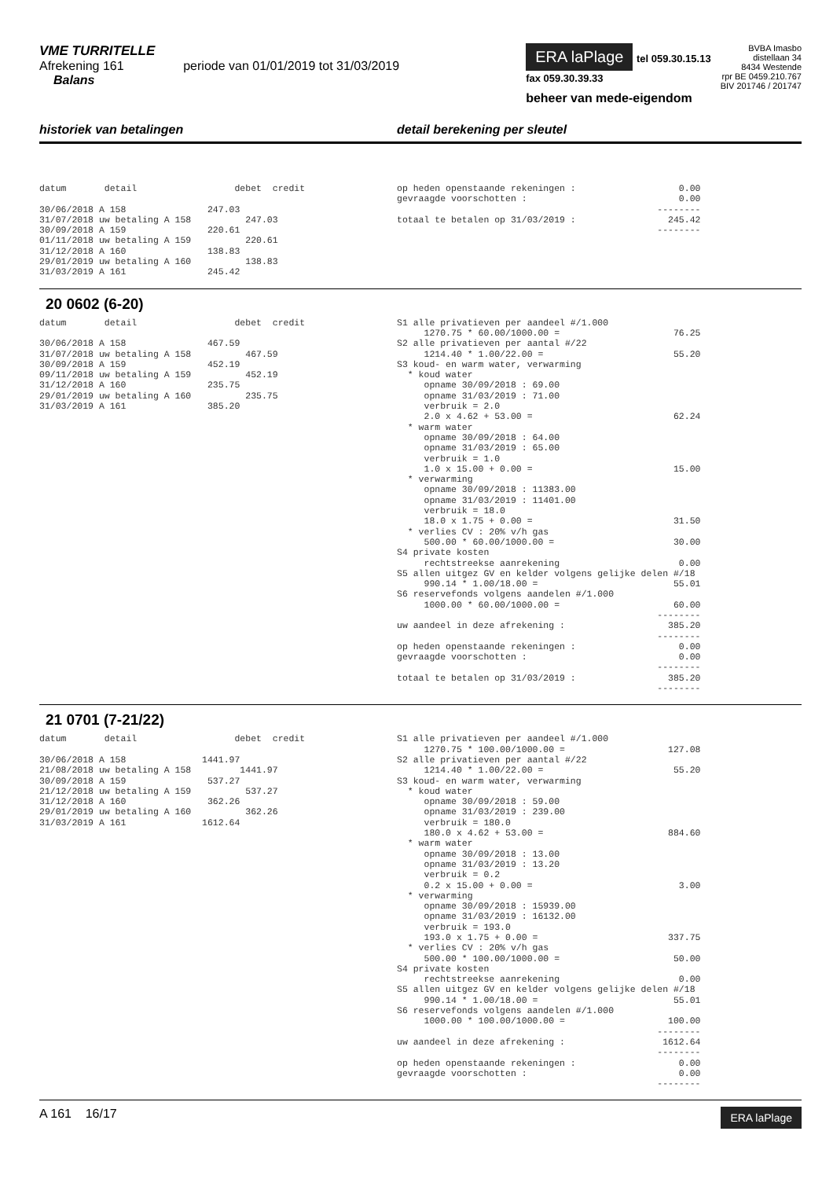VME TURRITELLE
Afrekening 161 periode van 01/01/2019 tot 31/03/2019
Balans
ERA laPlage tel 059.30.15.13
fax 059.30.39.33
beheer van mede-eigendom
BVBA Imasbo
distellaan 34
8434 Westende
rpr BE 0459.210.767
BIV 201746 / 201747
historiek van betalingen detail berekening per sleutel
datum detail debet credit 30/06/2018 A 158 247.03 31/07/2018 uw betaling A 158 247.03 30/09/2018 A 159 220.61 01/11/2018 uw betaling A 159 220.61 31/12/2018 A 160 138.83 29/01/2019 uw betaling A 160 138.83 31/03/2019 A 161 245.42
op heden openstaande rekeningen : 0.00 gevraagde voorschotten : 0.00 -------- totaal te betalen op 31/03/2019 : 245.42 --------
20 0602 (6-20)
datum detail debet credit 30/06/2018 A 158 467.59 31/07/2018 uw betaling A 158 467.59 30/09/2018 A 159 452.19 09/11/2018 uw betaling A 159 452.19 31/12/2018 A 160 235.75 29/01/2019 uw betaling A 160 235.75 31/03/2019 A 161 385.20
S1 alle privatieven per aandeel #/1.000 1270.75 * 60.00/1000.00 = 76.25 S2 alle privatieven per aantal #/22 1214.40 * 1.00/22.00 = 55.20 S3 koud- en warm water, verwarming * koud water opname 30/09/2018 : 69.00 opname 31/03/2019 : 71.00 verbruik = 2.0 2.0 x 4.62 + 53.00 = 62.24 * warm water opname 30/09/2018 : 64.00 opname 31/03/2019 : 65.00 verbruik = 1.0 1.0 x 15.00 + 0.00 = 15.00 * verwarming opname 30/09/2018 : 11383.00 opname 31/03/2019 : 11401.00 verbruik = 18.0 18.0 x 1.75 + 0.00 = 31.50 * verlies CV : 20% v/h gas 500.00 * 60.00/1000.00 = 30.00 S4 private kosten rechtstreekse aanrekening 0.00 S5 allen uitgez GV en kelder volgens gelijke delen #/18 990.14 * 1.00/18.00 = 55.01 S6 reservefonds volgens aandelen #/1.000 1000.00 * 60.00/1000.00 = 60.00 -------- uw aandeel in deze afrekening : 385.20 -------- op heden openstaande rekeningen : 0.00 gevraagde voorschotten : 0.00 -------- totaal te betalen op 31/03/2019 : 385.20 --------
21 0701 (7-21/22)
datum detail debet credit 30/06/2018 A 158 1441.97 21/08/2018 uw betaling A 158 1441.97 30/09/2018 A 159 537.27 21/12/2018 uw betaling A 159 537.27 31/12/2018 A 160 362.26 29/01/2019 uw betaling A 160 362.26 31/03/2019 A 161 1612.64
S1 alle privatieven per aandeel #/1.000 1270.75 * 100.00/1000.00 = 127.08 S2 alle privatieven per aantal #/22 1214.40 * 1.00/22.00 = 55.20 S3 koud- en warm water, verwarming * koud water opname 30/09/2018 : 59.00 opname 31/03/2019 : 239.00 verbruik = 180.0 180.0 x 4.62 + 53.00 = 884.60 * warm water opname 30/09/2018 : 13.00 opname 31/03/2019 : 13.20 verbruik = 0.2 0.2 x 15.00 + 0.00 = 3.00 * verwarming opname 30/09/2018 : 15939.00 opname 31/03/2019 : 16132.00 verbruik = 193.0 193.0 x 1.75 + 0.00 = 337.75 * verlies CV : 20% v/h gas 500.00 * 100.00/1000.00 = 50.00 S4 private kosten rechtstreekse aanrekening 0.00 S5 allen uitgez GV en kelder volgens gelijke delen #/18 990.14 * 1.00/18.00 = 55.01 S6 reservefonds volgens aandelen #/1.000 1000.00 * 100.00/1000.00 = 100.00 -------- uw aandeel in deze afrekening : 1612.64 -------- op heden openstaande rekeningen : 0.00 gevraagde voorschotten : 0.00 --------
A 161 16/17
ERA laPlage